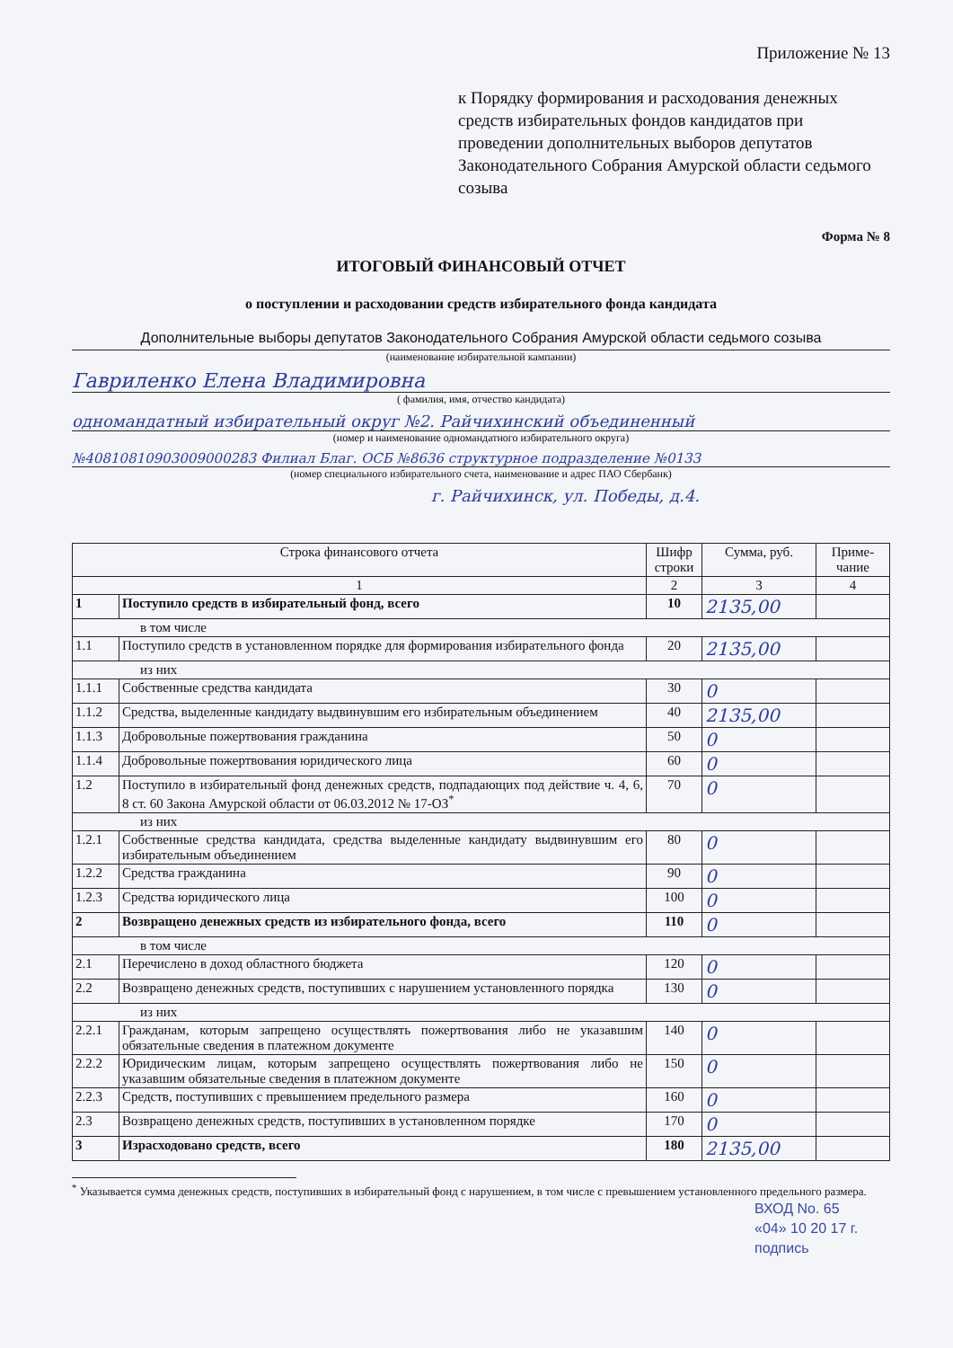Приложение № 13
к Порядку формирования и расходования денежных средств избирательных фондов кандидатов при проведении дополнительных выборов депутатов Законодательного Собрания Амурской области седьмого созыва
Форма № 8
ИТОГОВЫЙ ФИНАНСОВЫЙ ОТЧЕТ
о поступлении и расходовании средств избирательного фонда кандидата
Дополнительные выборы депутатов Законодательного Собрания Амурской области седьмого созыва
(наименование избирательной кампании)
Гавриленко Елена Владимировна
( фамилия, имя, отчество кандидата)
одномандатный избирательный округ №2. Райчихинский объединенный
(номер и наименование одномандатного избирательного округа)
№40810810903009000283 Филиал Благ. ОСБ №8636 структурное подразделение №0133
(номер специального избирательного счета, наименование и адрес ПАО Сбербанк)
г. Райчихинск, ул. Победы, д.4.
| Строка финансового отчета | | Шифр строки | Сумма, руб. | Приме-чание |
| --- | --- | --- | --- | --- |
| 1 | | 2 | 3 | 4 |
| 1 | Поступило средств в избирательный фонд, всего | 10 | 2135,00 | |
| в том числе | | | | |
| 1.1 | Поступило средств в установленном порядке для формирования избирательного фонда | 20 | 2135,00 | |
| из них | | | | |
| 1.1.1 | Собственные средства кандидата | 30 | 0 | |
| 1.1.2 | Средства, выделенные кандидату выдвинувшим его избирательным объединением | 40 | 2135,00 | |
| 1.1.3 | Добровольные пожертвования гражданина | 50 | 0 | |
| 1.1.4 | Добровольные пожертвования юридического лица | 60 | 0 | |
| 1.2 | Поступило в избирательный фонд денежных средств, подпадающих под действие ч. 4, 6, 8 ст. 60 Закона Амурской области от 06.03.2012 № 17-ОЗ<sup>*</sup> | 70 | 0 | |
| из них | | | | |
| 1.2.1 | Собственные средства кандидата, средства выделенные кандидату выдвинувшим его избирательным объединением | 80 | 0 | |
| 1.2.2 | Средства гражданина | 90 | 0 | |
| 1.2.3 | Средства юридического лица | 100 | 0 | |
| 2 | Возвращено денежных средств из избирательного фонда, всего | 110 | 0 | |
| в том числе | | | | |
| 2.1 | Перечислено в доход областного бюджета | 120 | 0 | |
| 2.2 | Возвращено денежных средств, поступивших с нарушением установленного порядка | 130 | 0 | |
| из них | | | | |
| 2.2.1 | Гражданам, которым запрещено осуществлять пожертвования либо не указавшим обязательные сведения в платежном документе | 140 | 0 | |
| 2.2.2 | Юридическим лицам, которым запрещено осуществлять пожертвования либо не указавшим обязательные сведения в платежном документе | 150 | 0 | |
| 2.2.3 | Средств, поступивших с превышением предельного размера | 160 | 0 | |
| 2.3 | Возвращено денежных средств, поступивших в установленном порядке | 170 | 0 | |
| 3 | Израсходовано средств, всего | 180 | 2135,00 | |
<sup>*</sup> Указывается сумма денежных средств, поступивших в избирательный фонд с нарушением, в том числе с превышением установленного предельного размера.
ВХОД No. 65
«04» 10 20 17 г.
подпись